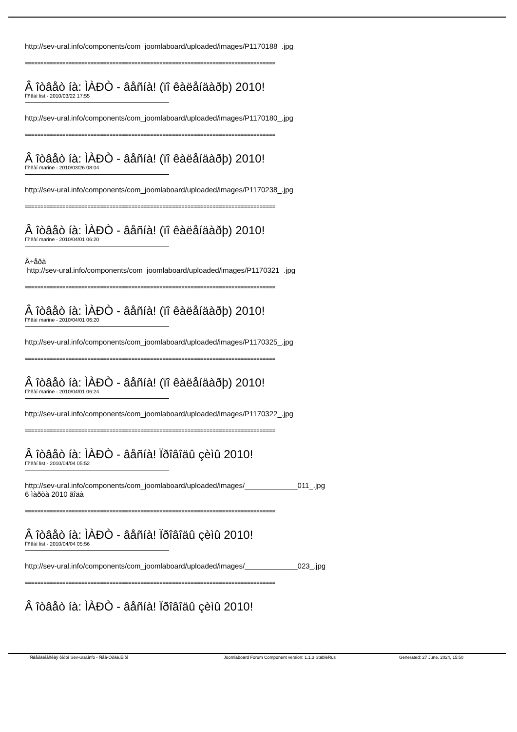http://sev-ural.info/components/com_joomlaboard/uploaded/images/P1170188_.jpg
================================================================================
Â îòâåò íà: ÌÀÐÒ - âåñíà! (ïî êàëåíäàðþ) 2010!
Ïîñëàí list - 2010/03/22 17:55
http://sev-ural.info/components/com_joomlaboard/uploaded/images/P1170180_.jpg
================================================================================
Â îòâåò íà: ÌÀÐÒ - âåñíà! (ïî êàëåíäàðþ) 2010!
Ïîñëàí marine - 2010/03/26 08:04
http://sev-ural.info/components/com_joomlaboard/uploaded/images/P1170238_.jpg
================================================================================
Â îòâåò íà: ÌÀÐÒ - âåñíà! (ïî êàëåíäàðþ) 2010!
Ïîñëàí marine - 2010/04/01 06:20
Â÷åðà
http://sev-ural.info/components/com_joomlaboard/uploaded/images/P1170321_.jpg
================================================================================
Â îòâåò íà: ÌÀÐÒ - âåñíà! (ïî êàëåíäàðþ) 2010!
Ïîñëàí marine - 2010/04/01 06:20
http://sev-ural.info/components/com_joomlaboard/uploaded/images/P1170325_.jpg
================================================================================
Â îòâåò íà: ÌÀÐÒ - âåñíà! (ïî êàëåíäàðþ) 2010!
Ïîñëàí marine - 2010/04/01 06:24
http://sev-ural.info/components/com_joomlaboard/uploaded/images/P1170322_.jpg
================================================================================
Â îòâåò íà: ÌÀÐÒ - âåñíà! Ïðîâîäû çèìû 2010!
Ïîñëàí list - 2010/04/04 05:52
http://sev-ural.info/components/com_joomlaboard/uploaded/images/_____________011_.jpg
6 ìàðòà 2010 ãîäà
================================================================================
Â îòâåò íà: ÌÀÐÒ - âåñíà! Ïðîâîäû çèìû 2010!
Ïîñëàí list - 2010/04/04 05:56
http://sev-ural.info/components/com_joomlaboard/uploaded/images/_____________023_.jpg
================================================================================
Â îòâåò íà: ÌÀÐÒ - âåñíà! Ïðîâîäû çèìû 2010!
Ñâåðäëîâñêàÿ ôîðóì Sev-ural.info - Ñåâ-Óðàë.Èíôî Joomlaboard Forum Component version: 1.1.3 StableRus Generated: 27 June, 2024, 15:50